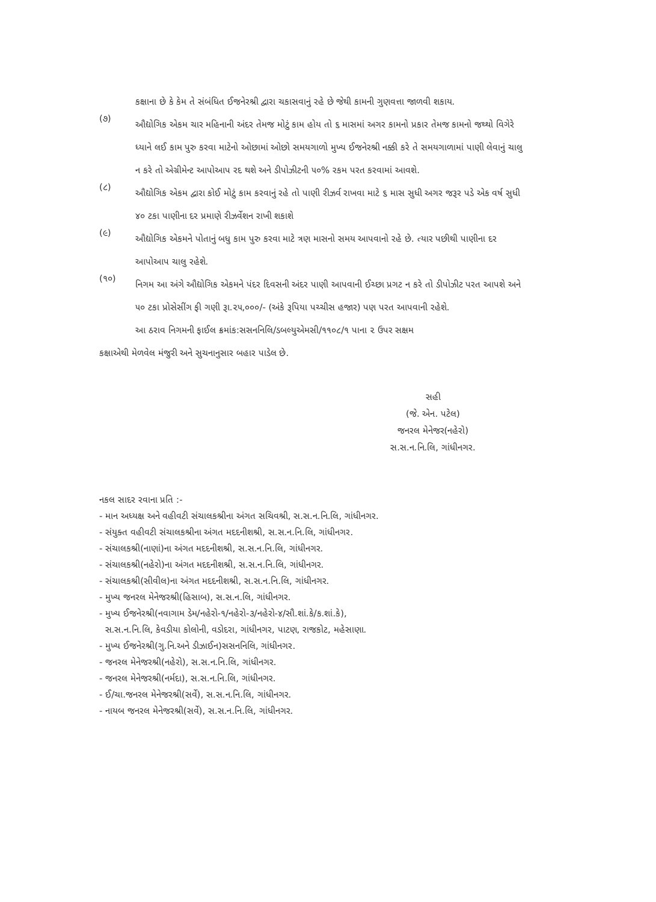કક્ષાના છે કે કેમ તે સંબંધિત ઈજનેરશ્રી દ્વારા ચકાસવાનું રહે છે જેથી કામની ગુણવત્તા જાળવી શકાય.
(૭)
ઔદ્યોગિક એકમ ચાર મહિનાની અંદર તેમજ મોટું કામ હોય તો ૬ માસમાં અગર કામનો પ્રકાર તેમજ કામનો જથ્થો વિગેરે ધ્યાને લઈ કામ પુરુ કરવા માટેનો ઓછામાં ઓછો સમયગાળો મુખ્ય ઈજનેરશ્રી નક્કી કરે તે સમયગાળામાં પાણી લેવાનું ચાલુ ન કરે તો એગ્રીમેન્ટ આપોઆપ રદ થશે અને ડીપોઝીટની ૫૦% રકમ પરત કરવામાં આવશે.
(૮)
ઔદ્યોગિક એકમ દ્વારા કોઈ મોટું કામ કરવાનું રહે તો પાણી રીઝર્વ રાખવા માટે ૬ માસ સુધી અગર જરૂર પડે એક વર્ષ સુધી ૪૦ ટકા પાણીના દર પ્રમાણે રીઝર્વેશન રાખી શકાશે
(૯)
ઔદ્યોગિક એકમને પોતાનું બધુ કામ પુરુ કરવા માટે ત્રણ માસનો સમય આપવાનો રહે છે. ત્યાર પછીથી પાણીના દર આપોઆપ ચાલુ રહેશે.
(૧૦)
નિગમ આ અંગે ઔદ્યોગિક એકમને પંદર દિવસની અંદર પાણી આપવાની ઈચ્છા પ્રગટ ન કરે તો ડીપોઝીટ પરત આપશે અને ૫૦ ટકા પ્રોસેસીંગ ફી ગણી રૂા.૨૫,૦૦૦/- (અંકે રૂપિયા પચ્ચીસ હજાર) પણ પરત આપવાની રહેશે.
આ ઠરાવ નિગમની ફાઈલ ક્રમાંક:સસનનિલિ/ડબલ્યુએમસી/૧૧૦૮/૧ પાના ૨ ઉપર સક્ષમ
કક્ષાએથી મેળવેલ મંજુરી અને સુચનાનુસાર બહાર પાડેલ છે.
સહી
(જે. એન. પટેલ)
જનરલ મેનેજર(નહેરો)
સ.સ.ન.નિ.લિ, ગાંધીનગર.
નકલ સાદર રવાના પ્રતિ :-
- માન અધ્યક્ષ અને વહીવટી સંચાલકશ્રીના અંગત સચિવશ્રી, સ.સ.ન.નિ.લિ, ગાંધીનગર.
- સંયુક્ત વહીવટી સંચાલકશ્રીના અંગત મદદનીશશ્રી, સ.સ.ન.નિ.લિ, ગાંધીનગર.
- સંચાલકશ્રી(નાણાં)ના અંગત મદદનીશશ્રી, સ.સ.ન.નિ.લિ, ગાંધીનગર.
- સંચાલકશ્રી(નહેરો)ના અંગત મદદનીશશ્રી, સ.સ.ન.નિ.લિ, ગાંધીનગર.
- સંચાલકશ્રી(સીવીલ)ના અંગત મદદનીશશ્રી, સ.સ.ન.નિ.લિ, ગાંધીનગર.
- મુખ્ય જનરલ મેનેજરશ્રી(હિસાબ), સ.સ.ન.લિ, ગાંધીનગર.
- મુખ્ય ઈજનેરશ્રી(નવાગામ ડેમ/નહેરો-૧/નહેરો-૩/નહેરો-૪/સૌ.શાં.કે/ક.શાં.કે),
સ.સ.ન.નિ.લિ, કેવડીયા કોલોની, વડોદરા, ગાંધીનગર, પાટણ, રાજકોટ, મહેસાણા.
- મુખ્ય ઈજનેરશ્રી(ગુ.નિ.અને ડીઝાઈન)સસનનિલિ, ગાંધીનગર.
- જનરલ મેનેજરશ્રી(નહેરો), સ.સ.ન.નિ.લિ, ગાંધીનગર.
- જનરલ મેનેજરશ્રી(નર્મદા), સ.સ.ન.નિ.લિ, ગાંધીનગર.
- ઈ/ચા.જનરલ મેનેજરશ્રી(સર્વે), સ.સ.ન.નિ.લિ, ગાંધીનગર.
- નાયબ જનરલ મેનેજરશ્રી(સર્વે), સ.સ.ન.નિ.લિ, ગાંધીનગર.